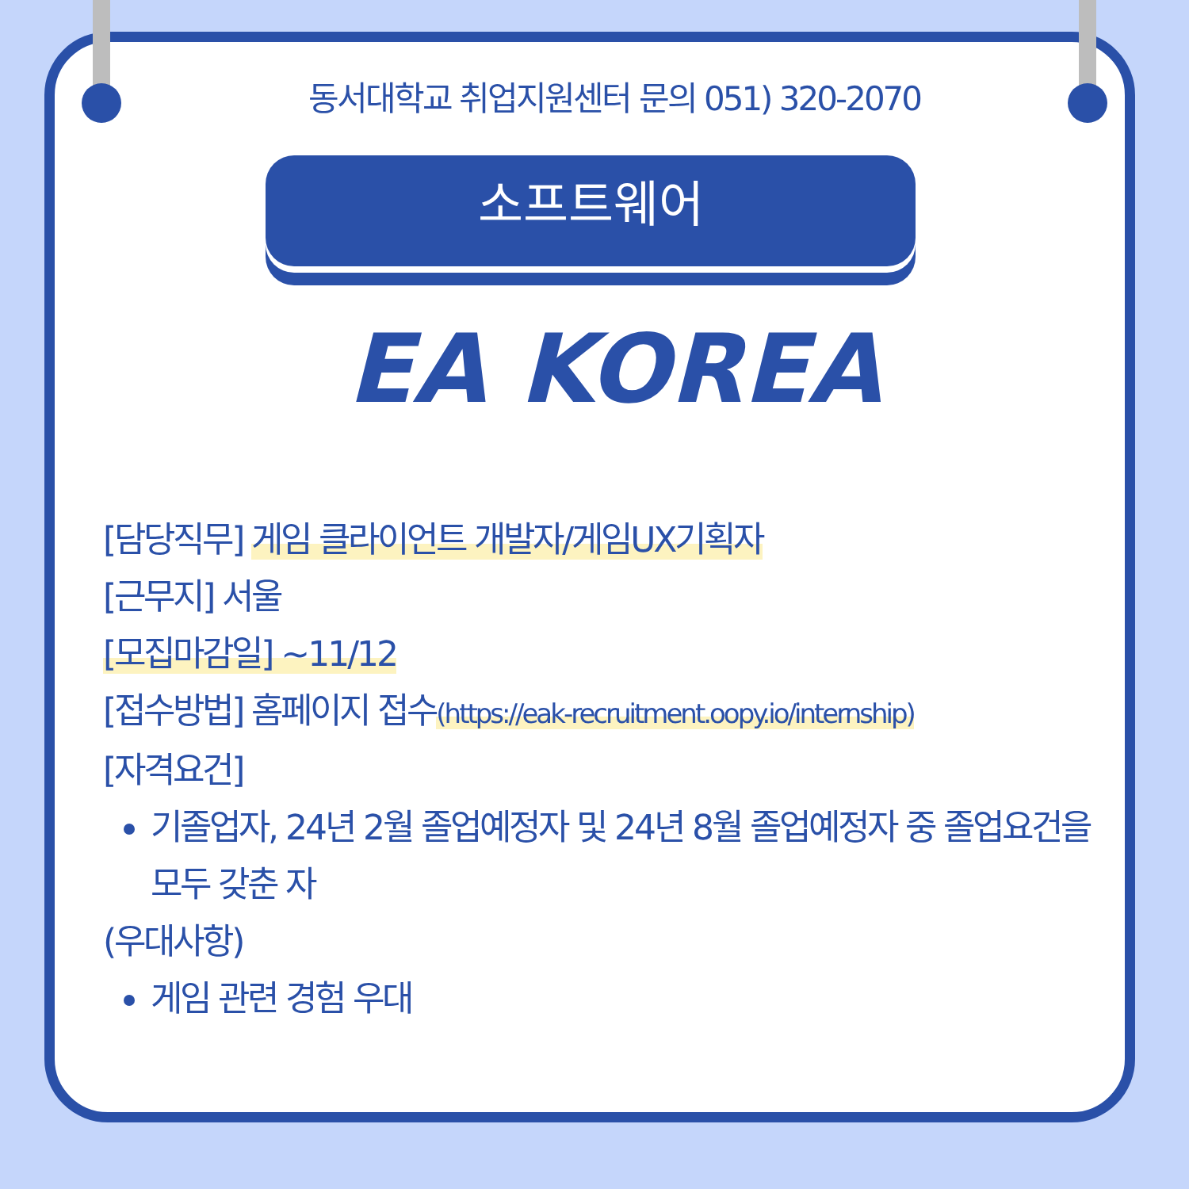동서대학교 취업지원센터 문의 051) 320-2070
소프트웨어
EA KOREA
[담당직무] 게임 클라이언트 개발자/게임UX기획자
[근무지] 서울
[모집마감일] ~11/12
[접수방법] 홈페이지 접수(https://eak-recruitment.oopy.io/internship)
[자격요건]
기졸업자, 24년 2월 졸업예정자 및 24년 8월 졸업예정자 중 졸업요건을 모두 갖춘 자
(우대사항)
게임 관련 경험 우대